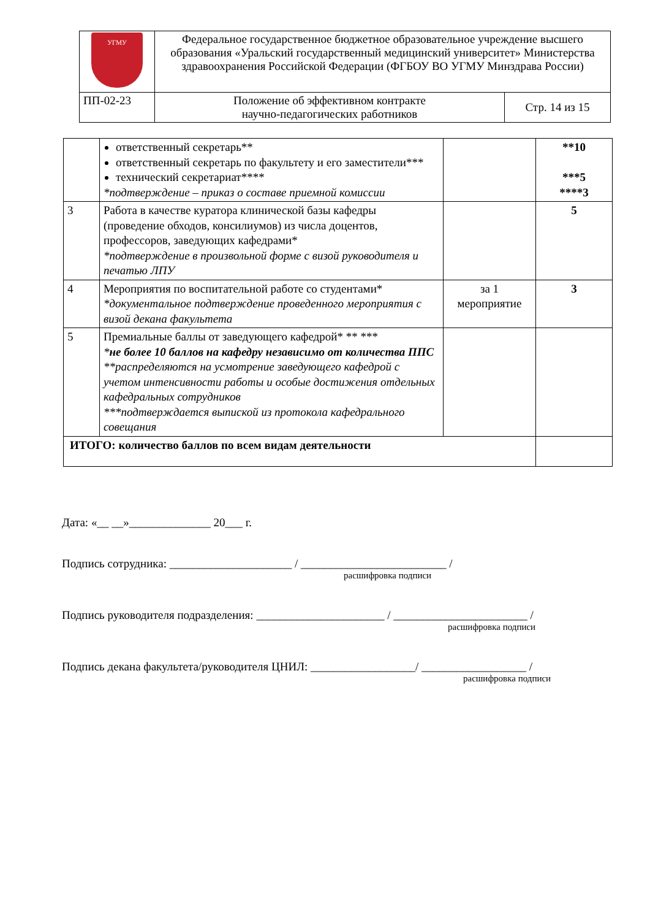| УГМУ | Федеральное государственное бюджетное образовательное учреждение высшего образования «Уральский государственный медицинский университет» Министерства здравоохранения Российской Федерации (ФГБОУ ВО УГМУ Минздрава России) | |
| ПП-02-23 | Положение об эффективном контракте научно-педагогических работников | Стр. 14 из 15 |
| | ответственный секретарь** ответственный секретарь по факультету и его заместители*** технический секретариат**** *подтверждение – приказ о составе приемной комиссии | | **10 ***5 ****3 |
| 3 | Работа в качестве куратора клинической базы кафедры (проведение обходов, консилиумов) из числа доцентов, профессоров, заведующих кафедрами* *подтверждение в произвольной форме с визой руководителя и печатью ЛПУ | | 5 |
| 4 | Мероприятия по воспитательной работе со студентами* *документальное подтверждение проведенного мероприятия с визой декана факультета | за 1 мероприятие | 3 |
| 5 | Премиальные баллы от заведующего кафедрой* ** *** * не более 10 баллов на кафедру независимо от количества ППС **распределяются на усмотрение заведующего кафедрой с учетом интенсивности работы и особые достижения отдельных кафедральных сотрудников ***подтверждается выпиской из протокола кафедрального совещания | | |
| ИТОГО: количество баллов по всем видам деятельности | | | |
Дата: «__ __»______________ 20___ г.
Подпись сотрудника: _____________________ / _________________________ /
расшифровка подписи
Подпись руководителя подразделения: ______________________ / _______________________ /
расшифровка подписи
Подпись декана факультета/руководителя ЦНИЛ: __________________/ __________________ /
расшифровка подписи